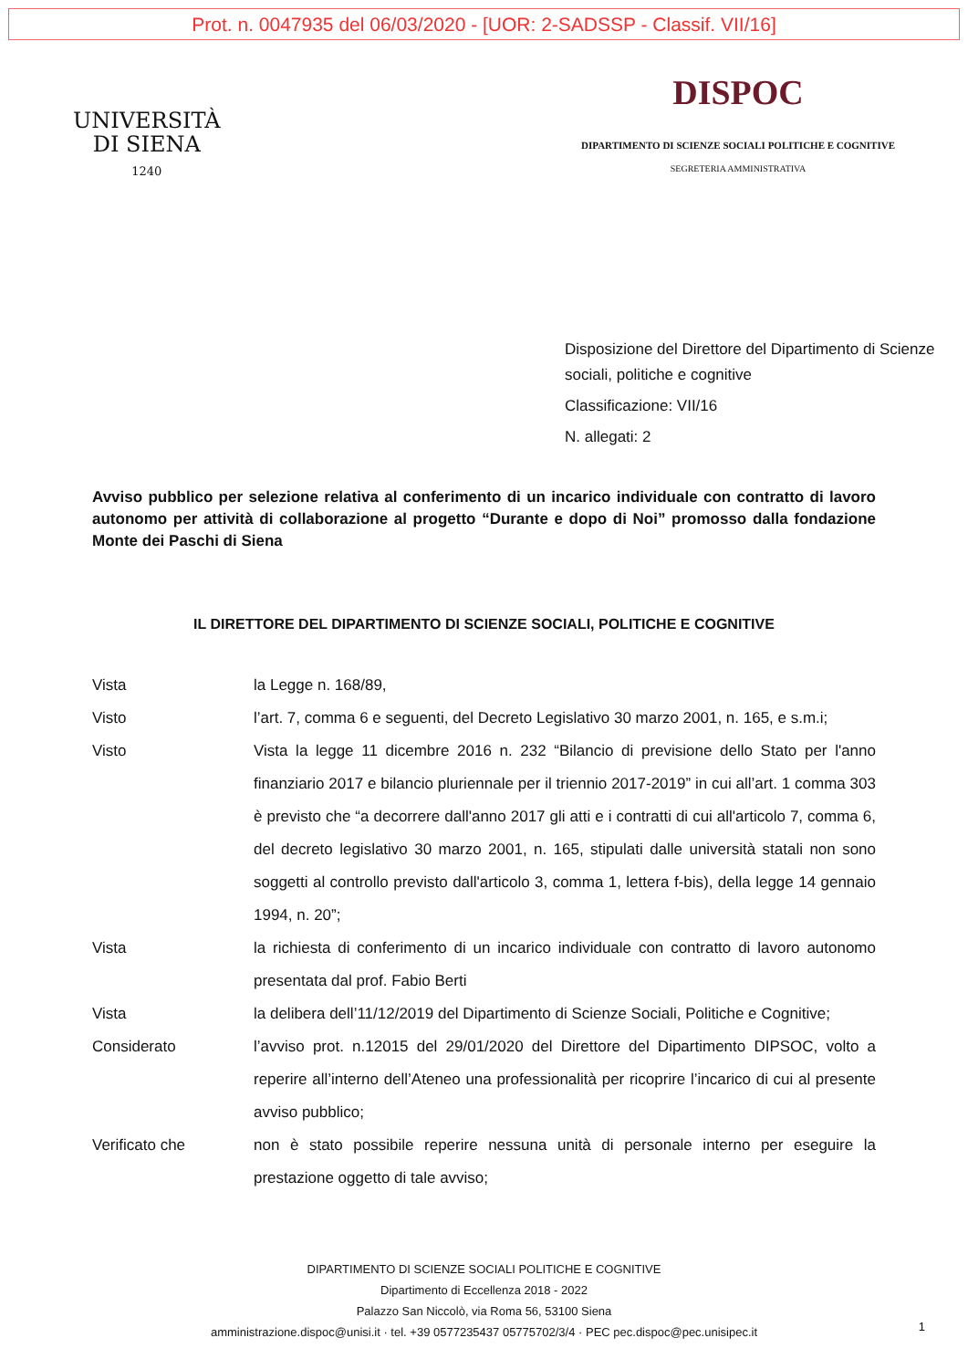Prot. n. 0047935 del 06/03/2020 - [UOR: 2-SADSSP - Classif. VII/16]
UNIVERSITÀ
DI SIENA
1240
DISPOC
DIPARTIMENTO DI SCIENZE SOCIALI POLITICHE E COGNITIVE
SEGRETERIA AMMINISTRATIVA
Disposizione del Direttore del Dipartimento di Scienze sociali, politiche e cognitive
Classificazione: VII/16
N. allegati: 2
Avviso pubblico per selezione relativa al conferimento di un incarico individuale con contratto di lavoro autonomo per attività di collaborazione al progetto “Durante e dopo di Noi” promosso dalla fondazione Monte dei Paschi di Siena
IL DIRETTORE DEL DIPARTIMENTO DI SCIENZE SOCIALI, POLITICHE E COGNITIVE
| Vista | la Legge n. 168/89, |
| Visto | l’art. 7, comma 6 e seguenti, del Decreto Legislativo 30 marzo 2001, n. 165, e s.m.i; |
| Visto | Vista la legge 11 dicembre 2016 n. 232 “Bilancio di previsione dello Stato per l'anno finanziario 2017 e bilancio pluriennale per il triennio 2017-2019” in cui all’art. 1 comma 303 è previsto che “a decorrere dall'anno 2017 gli atti e i contratti di cui all'articolo 7, comma 6, del decreto legislativo 30 marzo 2001, n. 165, stipulati dalle università statali non sono soggetti al controllo previsto dall'articolo 3, comma 1, lettera f-bis), della legge 14 gennaio 1994, n. 20”; |
| Vista | la richiesta di conferimento di un incarico individuale con contratto di lavoro autonomo presentata dal prof. Fabio Berti |
| Vista | la delibera dell’11/12/2019 del Dipartimento di Scienze Sociali, Politiche e Cognitive; |
| Considerato | l’avviso prot. n.12015 del 29/01/2020 del Direttore del Dipartimento DIPSOC, volto a reperire all’interno dell’Ateneo una professionalità per ricoprire l’incarico di cui al presente avviso pubblico; |
| Verificato che | non è stato possibile reperire nessuna unità di personale interno per eseguire la prestazione oggetto di tale avviso; |
DIPARTIMENTO DI SCIENZE SOCIALI POLITICHE E COGNITIVE
Dipartimento di Eccellenza 2018 - 2022
Palazzo San Niccolò, via Roma 56, 53100 Siena
amministrazione.dispoc@unisi.it · tel. +39 0577235437 05775702/3/4 · PEC pec.dispoc@pec.unisipec.it
1